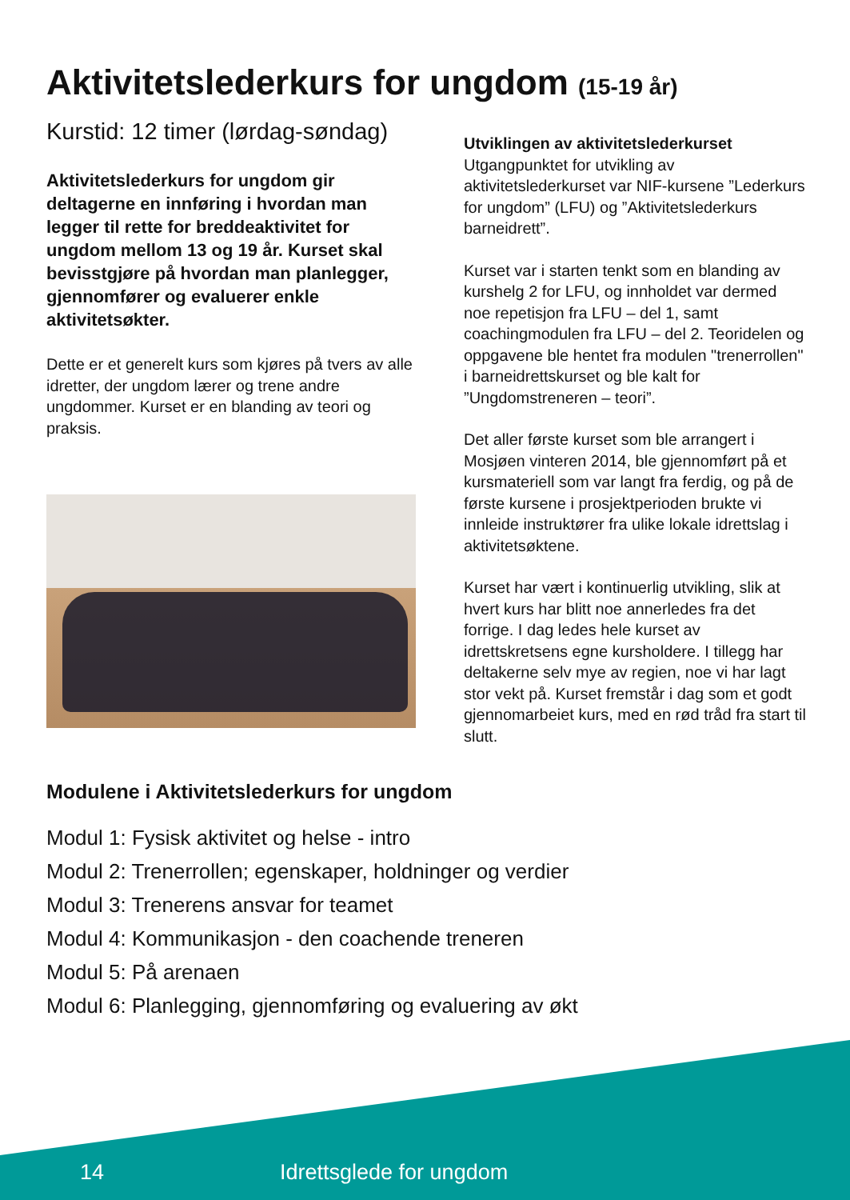Aktivitetslederkurs for ungdom (15-19 år)
Kurstid: 12 timer (lørdag-søndag)
Aktivitetslederkurs for ungdom gir deltagerne en innføring i hvordan man legger til rette for breddeaktivitet for ungdom mellom 13 og 19 år. Kurset skal bevisstgjøre på hvordan man planlegger, gjennomfører og evaluerer enkle aktivitetsøkter.
Dette er et generelt kurs som kjøres på tvers av alle idretter, der ungdom lærer og trene andre ungdommer. Kurset er en blanding av teori og praksis.
Utviklingen av aktivitetslederkurset
Utgangpunktet for utvikling av aktivitetslederkurset var NIF-kursene ”Lederkurs for ungdom” (LFU) og ”Aktivitetslederkurs barneidrett”.
Kurset var i starten tenkt som en blanding av kurshelg 2 for LFU, og innholdet var dermed noe repetisjon fra LFU – del 1, samt coachingmodulen fra LFU – del 2. Teoridelen og oppgavene ble hentet fra modulen "trenerrollen" i barneidrettskurset og ble kalt for ”Ungdomstreneren – teori”.
Det aller første kurset som ble arrangert i Mosjøen vinteren 2014, ble gjennomført på et kursmateriell som var langt fra ferdig, og på de første kursene i prosjektperioden brukte vi innleide instruktører fra ulike lokale idrettslag i aktivitetsøktene.
Kurset har vært i kontinuerlig utvikling, slik at hvert kurs har blitt noe annerledes fra det forrige. I dag ledes hele kurset av idrettskretsens egne kursholdere. I tillegg har deltakerne selv mye av regien, noe vi har lagt stor vekt på. Kurset fremstår i dag som et godt gjennomarbeiet kurs, med en rød tråd fra start til slutt.
Modulene i Aktivitetslederkurs for ungdom
Modul 1: Fysisk aktivitet og helse - intro
Modul 2: Trenerrollen; egenskaper, holdninger og verdier
Modul 3: Trenerens ansvar for teamet
Modul 4: Kommunikasjon - den coachende treneren
Modul 5: På arenaen
Modul 6: Planlegging, gjennomføring og evaluering av økt
14 Idrettsglede for ungdom